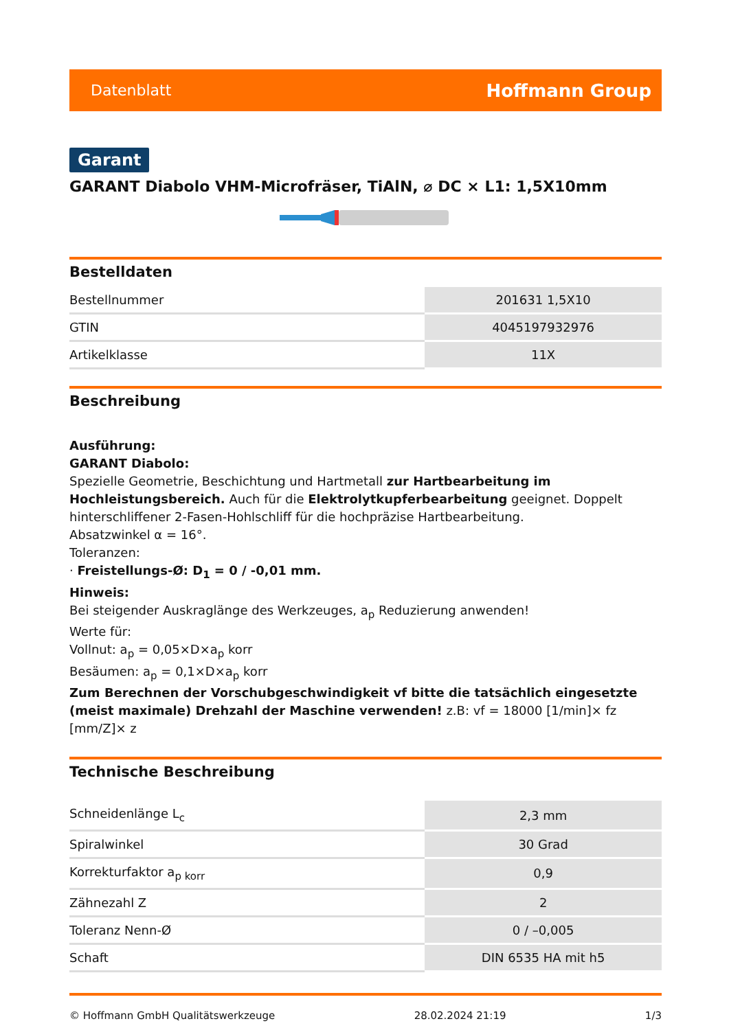Datenblatt Hoffmann Group
Garant
GARANT Diabolo VHM-Microfräser, TiAlN, ⌀ DC × L1: 1,5X10mm
Bestelldaten
| Bestellnummer | 201631 1,5X10 |
| GTIN | 4045197932976 |
| Artikelklasse | 11X |
Beschreibung
Ausführung:
GARANT Diabolo:
Spezielle Geometrie, Beschichtung und Hartmetall zur Hartbearbeitung im Hochleistungsbereich. Auch für die Elektrolytkupferbearbeitung geeignet. Doppelt hinterschliffener 2-Fasen-Hohlschliff für die hochpräzise Hartbearbeitung.
Absatzwinkel α = 16°.
Toleranzen:
· Freistellungs-Ø: D<sub>1</sub> = 0 / -0,01 mm.
Hinweis:
Bei steigender Auskraglänge des Werkzeuges, a<sub>p</sub> Reduzierung anwenden!
Werte für:
Vollnut: a<sub>p</sub> = 0,05×D×a<sub>p</sub> korr
Besäumen: a<sub>p</sub> = 0,1×D×a<sub>p</sub> korr
Zum Berechnen der Vorschubgeschwindigkeit vf bitte die tatsächlich eingesetzte (meist maximale) Drehzahl der Maschine verwenden! z.B: vf = 18000 [1/min]× fz [mm/Z]× z
Technische Beschreibung
| Schneidenlänge L<sub>c</sub> | 2,3 mm |
| Spiralwinkel | 30 Grad |
| Korrekturfaktor a<sub>p korr</sub> | 0,9 |
| Zähnezahl Z | 2 |
| Toleranz Nenn-Ø | 0 / –0,005 |
| Schaft | DIN 6535 HA mit h5 |
© Hoffmann GmbH Qualitätswerkzeuge 28.02.2024 21:19 1/3